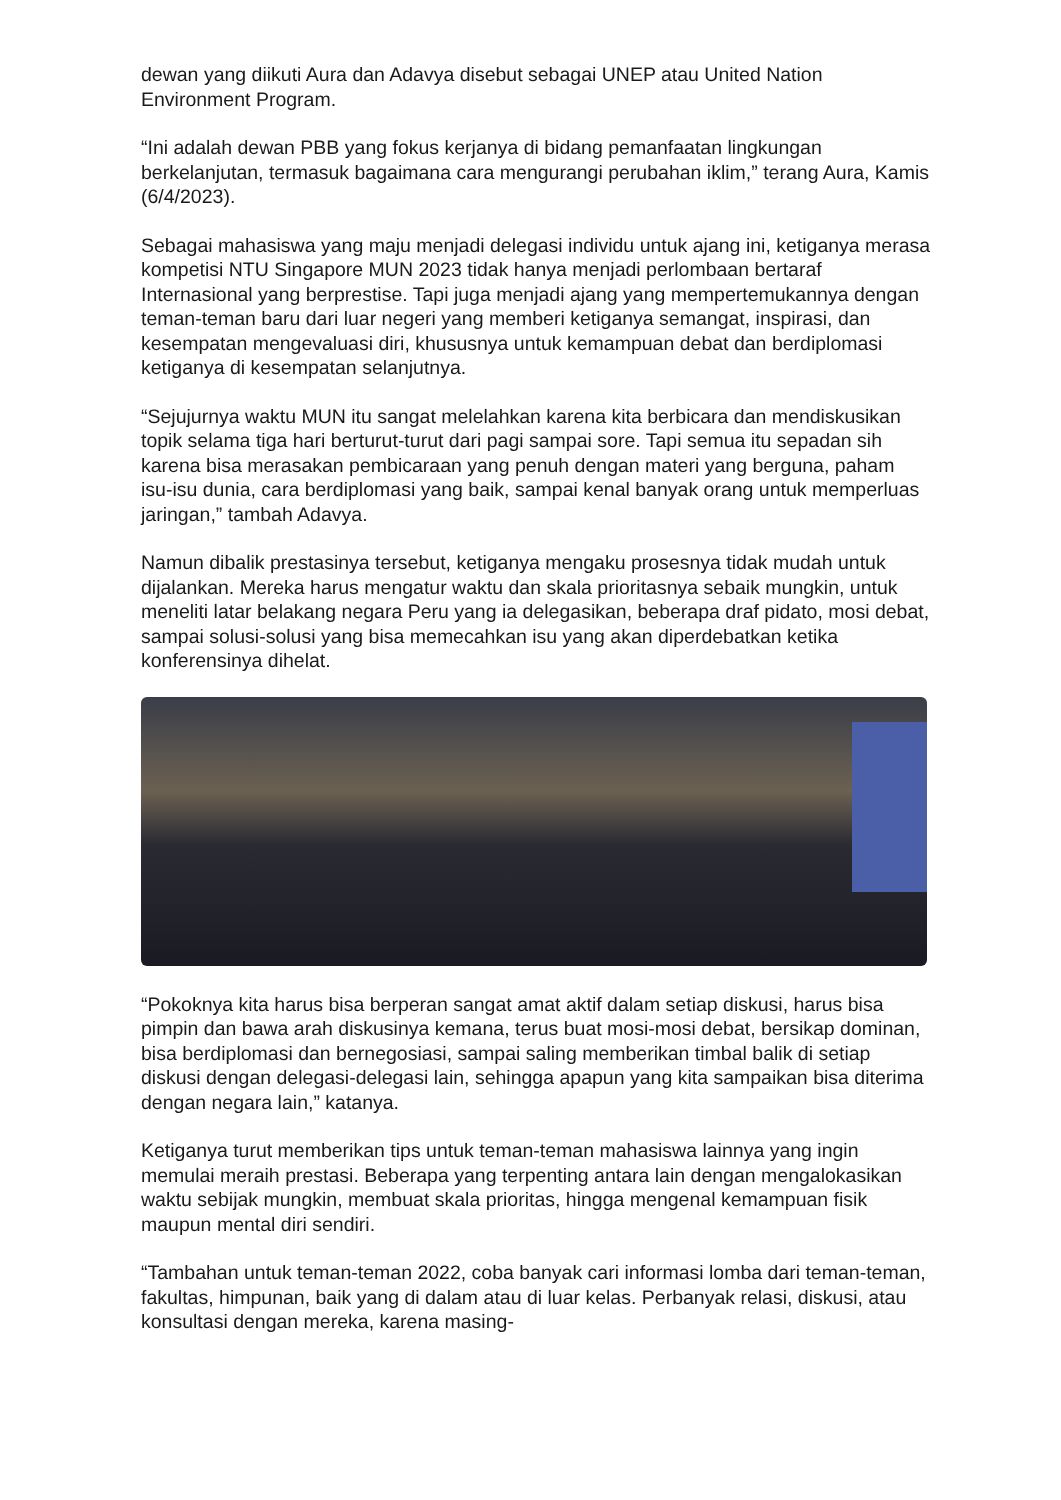dewan yang diikuti Aura dan Adavya disebut sebagai UNEP atau United Nation Environment Program.
“Ini adalah dewan PBB yang fokus kerjanya di bidang pemanfaatan lingkungan berkelanjutan, termasuk bagaimana cara mengurangi perubahan iklim,” terang Aura, Kamis (6/4/2023).
Sebagai mahasiswa yang maju menjadi delegasi individu untuk ajang ini, ketiganya merasa kompetisi NTU Singapore MUN 2023 tidak hanya menjadi perlombaan bertaraf Internasional yang berprestise. Tapi juga menjadi ajang yang mempertemukannya dengan teman-teman baru dari luar negeri yang memberi ketiganya semangat, inspirasi, dan kesempatan mengevaluasi diri, khususnya untuk kemampuan debat dan berdiplomasi ketiganya di kesempatan selanjutnya.
“Sejujurnya waktu MUN itu sangat melelahkan karena kita berbicara dan mendiskusikan topik selama tiga hari berturut-turut dari pagi sampai sore. Tapi semua itu sepadan sih karena bisa merasakan pembicaraan yang penuh dengan materi yang berguna, paham isu-isu dunia, cara berdiplomasi yang baik, sampai kenal banyak orang untuk memperluas jaringan,” tambah Adavya.
Namun dibalik prestasinya tersebut, ketiganya mengaku prosesnya tidak mudah untuk dijalankan. Mereka harus mengatur waktu dan skala prioritasnya sebaik mungkin, untuk meneliti latar belakang negara Peru yang ia delegasikan, beberapa draf pidato, mosi debat, sampai solusi-solusi yang bisa memecahkan isu yang akan diperdebatkan ketika konferensinya dihelat.
“Pokoknya kita harus bisa berperan sangat amat aktif dalam setiap diskusi, harus bisa pimpin dan bawa arah diskusinya kemana, terus buat mosi-mosi debat, bersikap dominan, bisa berdiplomasi dan bernegosiasi, sampai saling memberikan timbal balik di setiap diskusi dengan delegasi-delegasi lain, sehingga apapun yang kita sampaikan bisa diterima dengan negara lain,” katanya.
Ketiganya turut memberikan tips untuk teman-teman mahasiswa lainnya yang ingin memulai meraih prestasi. Beberapa yang terpenting antara lain dengan mengalokasikan waktu sebijak mungkin, membuat skala prioritas, hingga mengenal kemampuan fisik maupun mental diri sendiri.
“Tambahan untuk teman-teman 2022, coba banyak cari informasi lomba dari teman-teman, fakultas, himpunan, baik yang di dalam atau di luar kelas. Perbanyak relasi, diskusi, atau konsultasi dengan mereka, karena masing-